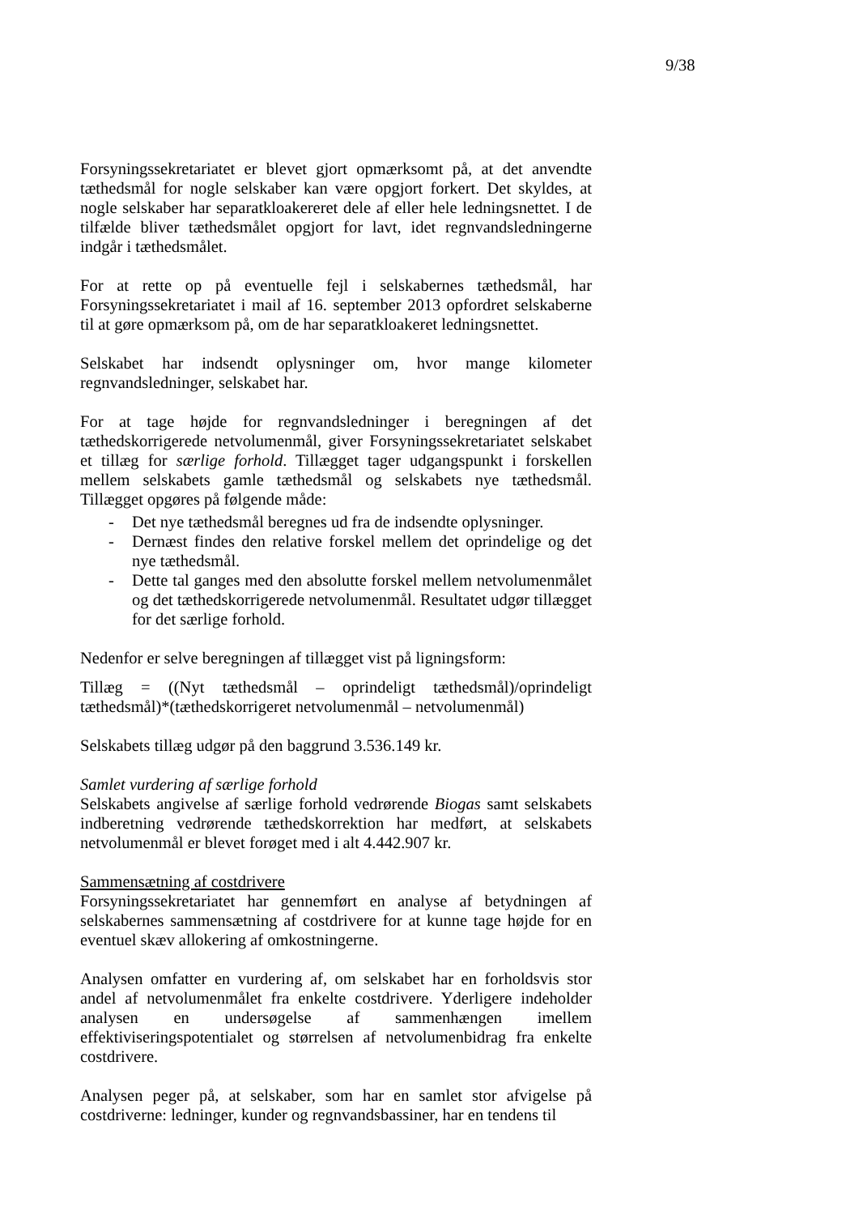9/38
Forsyningssekretariatet er blevet gjort opmærksomt på, at det anvendte tæthedsmål for nogle selskaber kan være opgjort forkert. Det skyldes, at nogle selskaber har separatkloakereret dele af eller hele ledningsnettet. I de tilfælde bliver tæthedsmålet opgjort for lavt, idet regnvandsledningerne indgår i tæthedsmålet.
For at rette op på eventuelle fejl i selskabernes tæthedsmål, har Forsyningssekretariatet i mail af 16. september 2013 opfordret selskaberne til at gøre opmærksom på, om de har separatkloakeret ledningsnettet.
Selskabet har indsendt oplysninger om, hvor mange kilometer regnvandsledninger, selskabet har.
For at tage højde for regnvandsledninger i beregningen af det tæthedskorrigerede netvolumenmål, giver Forsyningssekretariatet selskabet et tillæg for særlige forhold. Tillægget tager udgangspunkt i forskellen mellem selskabets gamle tæthedsmål og selskabets nye tæthedsmål. Tillægget opgøres på følgende måde:
- Det nye tæthedsmål beregnes ud fra de indsendte oplysninger.
- Dernæst findes den relative forskel mellem det oprindelige og det nye tæthedsmål.
- Dette tal ganges med den absolutte forskel mellem netvolumenmålet og det tæthedskorrigerede netvolumenmål. Resultatet udgør tillægget for det særlige forhold.
Nedenfor er selve beregningen af tillægget vist på ligningsform:
Tillæg = ((Nyt tæthedsmål – oprindeligt tæthedsmål)/oprindeligt tæthedsmål)*(tæthedskorrigeret netvolumenmål – netvolumenmål)
Selskabets tillæg udgør på den baggrund 3.536.149 kr.
Samlet vurdering af særlige forhold
Selskabets angivelse af særlige forhold vedrørende Biogas samt selskabets indberetning vedrørende tæthedskorrektion har medført, at selskabets netvolumenmål er blevet forøget med i alt 4.442.907 kr.
Sammensætning af costdrivere
Forsyningssekretariatet har gennemført en analyse af betydningen af selskabernes sammensætning af costdrivere for at kunne tage højde for en eventuel skæv allokering af omkostningerne.
Analysen omfatter en vurdering af, om selskabet har en forholdsvis stor andel af netvolumenmålet fra enkelte costdrivere. Yderligere indeholder analysen en undersøgelse af sammenhængen imellem effektiviseringspotentialet og størrelsen af netvolumenbidrag fra enkelte costdrivere.
Analysen peger på, at selskaber, som har en samlet stor afvigelse på costdriverne: ledninger, kunder og regnvandsbassiner, har en tendens til